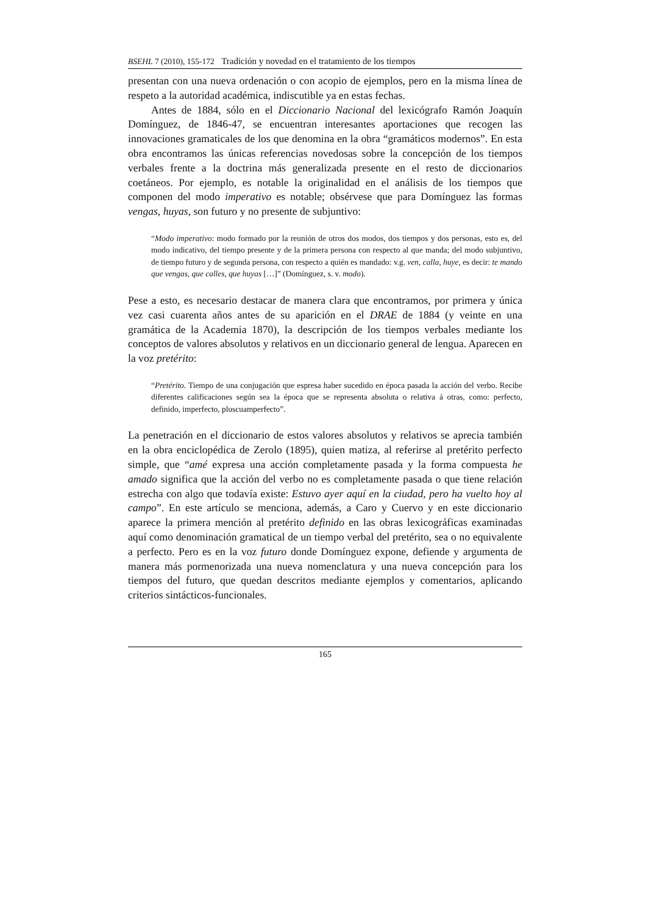BSEHL 7 (2010), 155-172 Tradición y novedad en el tratamiento de los tiempos
presentan con una nueva ordenación o con acopio de ejemplos, pero en la misma línea de respeto a la autoridad académica, indiscutible ya en estas fechas.
Antes de 1884, sólo en el Diccionario Nacional del lexicógrafo Ramón Joaquín Domínguez, de 1846-47, se encuentran interesantes aportaciones que recogen las innovaciones gramaticales de los que denomina en la obra “gramáticos modernos”. En esta obra encontramos las únicas referencias novedosas sobre la concepción de los tiempos verbales frente a la doctrina más generalizada presente en el resto de diccionarios coetáneos. Por ejemplo, es notable la originalidad en el análisis de los tiempos que componen del modo imperativo es notable; obsérvese que para Domínguez las formas vengas, huyas, son futuro y no presente de subjuntivo:
“Modo imperativo: modo formado por la reunión de otros dos modos, dos tiempos y dos personas, esto es, del modo indicativo, del tiempo presente y de la primera persona con respecto al que manda; del modo subjuntivo, de tiempo futuro y de segunda persona, con respecto a quién es mandado: v.g. ven, calla, huye, es decir: te mando que vengas, que calles, que huyas […]” (Domínguez, s. v. modo).
Pese a esto, es necesario destacar de manera clara que encontramos, por primera y única vez casi cuarenta años antes de su aparición en el DRAE de 1884 (y veinte en una gramática de la Academia 1870), la descripción de los tiempos verbales mediante los conceptos de valores absolutos y relativos en un diccionario general de lengua. Aparecen en la voz pretérito:
“Pretérito. Tiempo de una conjugación que espresa haber sucedido en época pasada la acción del verbo. Recibe diferentes calificaciones según sea la época que se representa absoluta o relativa á otras, como: perfecto, definido, imperfecto, pluscuamperfecto”.
La penetración en el diccionario de estos valores absolutos y relativos se aprecia también en la obra enciclopédica de Zerolo (1895), quien matiza, al referirse al pretérito perfecto simple, que “amé expresa una acción completamente pasada y la forma compuesta he amado significa que la acción del verbo no es completamente pasada o que tiene relación estrecha con algo que todavía existe: Estuvo ayer aquí en la ciudad, pero ha vuelto hoy al campo”. En este artículo se menciona, además, a Caro y Cuervo y en este diccionario aparece la primera mención al pretérito definido en las obras lexicográficas examinadas aquí como denominación gramatical de un tiempo verbal del pretérito, sea o no equivalente a perfecto. Pero es en la voz futuro donde Domínguez expone, defiende y argumenta de manera más pormenorizada una nueva nomenclatura y una nueva concepción para los tiempos del futuro, que quedan descritos mediante ejemplos y comentarios, aplicando criterios sintácticos-funcionales.
165